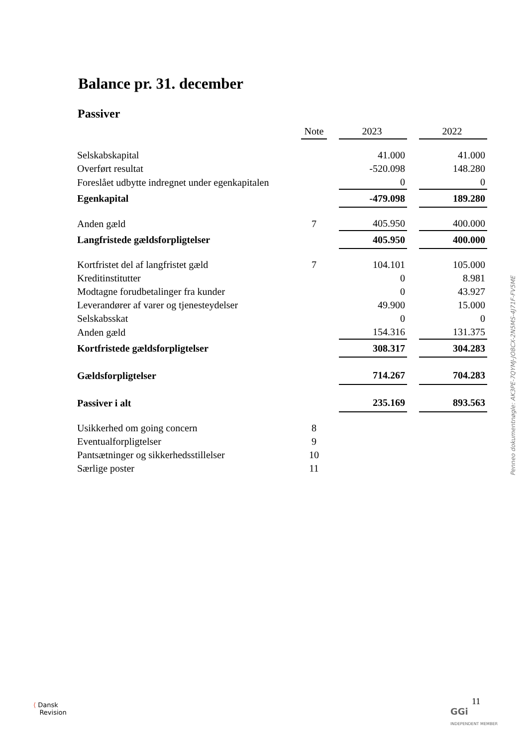Balance pr. 31. december
Passiver
| | Note | | 2023 | | 2022 |
| --- | --- | --- | --- | --- | --- |
| Selskabskapital | | | 41.000 | | 41.000 |
| Overført resultat | | | -520.098 | | 148.280 |
| Foreslået udbytte indregnet under egenkapitalen | | | 0 | | 0 |
| Egenkapital | | | -479.098 | | 189.280 |
| Anden gæld | 7 | | 405.950 | | 400.000 |
| Langfristede gældsforpligtelser | | | 405.950 | | 400.000 |
| Kortfristet del af langfristet gæld | 7 | | 104.101 | | 105.000 |
| Kreditinstitutter | | | 0 | | 8.981 |
| Modtagne forudbetalinger fra kunder | | | 0 | | 43.927 |
| Leverandører af varer og tjenesteydelser | | | 49.900 | | 15.000 |
| Selskabsskat | | | 0 | | 0 |
| Anden gæld | | | 154.316 | | 131.375 |
| Kortfristede gældsforpligtelser | | | 308.317 | | 304.283 |
| Gældsforpligtelser | | | 714.267 | | 704.283 |
| Passiver i alt | | | 235.169 | | 893.563 |
| Usikkerhed om going concern | 8 | | | | |
| Eventualforpligtelser | 9 | | | | |
| Pantsætninger og sikkerhedsstillelser | 10 | | | | |
| Særlige poster | 11 | | | | |
Penneo dokumentnøgle: AK3PE-7QYMJ-JO8CX-2N5MS-4J71F-FV5ME
⟨ Dansk
Revision
11
GGi
INDEPENDENT MEMBER